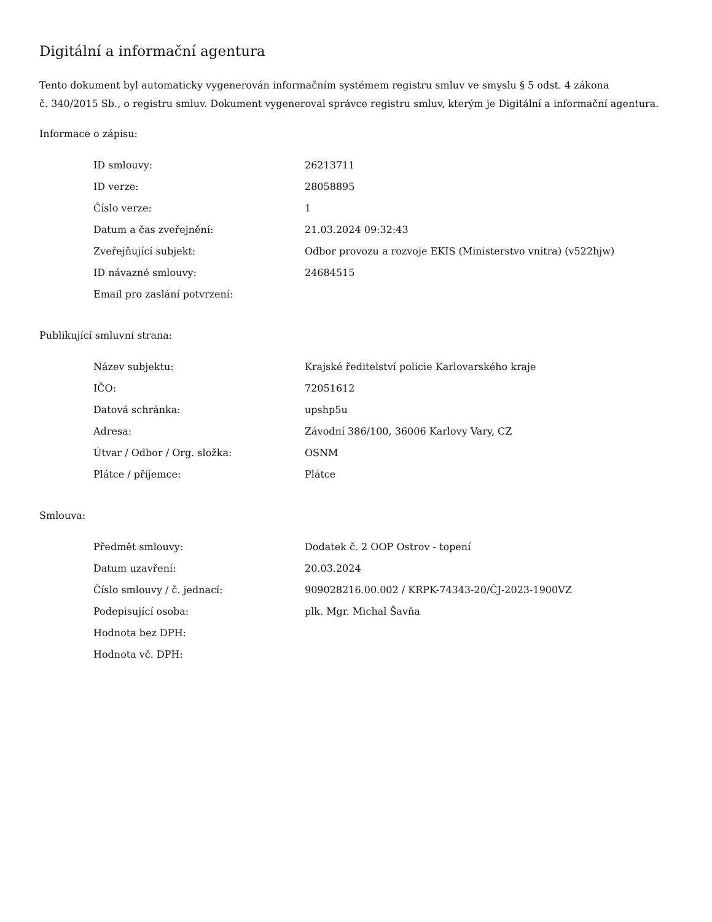Digitální a informační agentura
Tento dokument byl automaticky vygenerován informačním systémem registru smluv ve smyslu § 5 odst. 4 zákona
č. 340/2015 Sb., o registru smluv. Dokument vygeneroval správce registru smluv, kterým je Digitální a informační agentura.
Informace o zápisu:
| ID smlouvy: | 26213711 |
| ID verze: | 28058895 |
| Číslo verze: | 1 |
| Datum a čas zveřejnění: | 21.03.2024 09:32:43 |
| Zveřejňující subjekt: | Odbor provozu a rozvoje EKIS (Ministerstvo vnitra) (v522hjw) |
| ID návazné smlouvy: | 24684515 |
| Email pro zaslání potvrzení: | |
Publikující smluvní strana:
| Název subjektu: | Krajské ředitelství policie Karlovarského kraje |
| IČO: | 72051612 |
| Datová schránka: | upshp5u |
| Adresa: | Závodní 386/100, 36006 Karlovy Vary, CZ |
| Útvar / Odbor / Org. složka: | OSNM |
| Plátce / příjemce: | Plátce |
Smlouva:
| Předmět smlouvy: | Dodatek č. 2 OOP Ostrov - topení |
| Datum uzavření: | 20.03.2024 |
| Číslo smlouvy / č. jednací: | 909028216.00.002 / KRPK-74343-20/ČJ-2023-1900VZ |
| Podepisující osoba: | plk. Mgr. Michal Šavňa |
| Hodnota bez DPH: | |
| Hodnota vč. DPH: | |